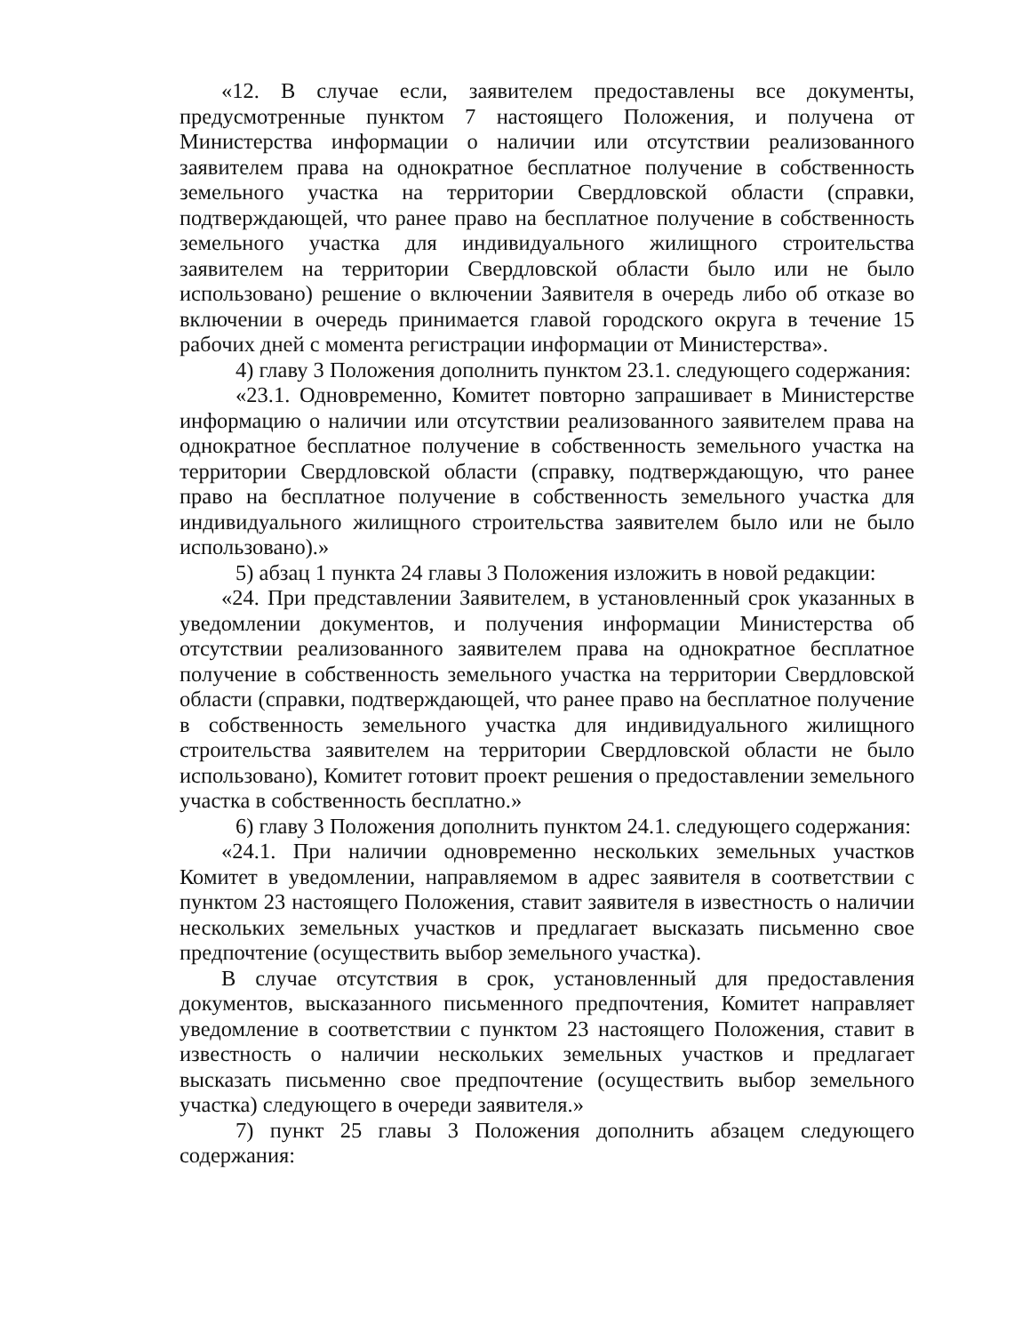«12. В случае если, заявителем предоставлены все документы, предусмотренные пунктом 7 настоящего Положения, и получена от Министерства информации о наличии или отсутствии реализованного заявителем права на однократное бесплатное получение в собственность земельного участка на территории Свердловской области (справки, подтверждающей, что ранее право на бесплатное получение в собственность земельного участка для индивидуального жилищного строительства заявителем на территории Свердловской области было или не было использовано) решение о включении Заявителя в очередь либо об отказе во включении в очередь принимается главой городского округа в течение 15 рабочих дней с момента регистрации информации от Министерства».
4) главу 3 Положения дополнить пунктом 23.1. следующего содержания:
«23.1. Одновременно, Комитет повторно запрашивает в Министерстве информацию о наличии или отсутствии реализованного заявителем права на однократное бесплатное получение в собственность земельного участка на территории Свердловской области (справку, подтверждающую, что ранее право на бесплатное получение в собственность земельного участка для индивидуального жилищного строительства заявителем было или не было использовано).»
5) абзац 1 пункта 24 главы 3 Положения изложить в новой редакции:
«24. При представлении Заявителем, в установленный срок указанных в уведомлении документов, и получения информации Министерства об отсутствии реализованного заявителем права на однократное бесплатное получение в собственность земельного участка на территории Свердловской области (справки, подтверждающей, что ранее право на бесплатное получение в собственность земельного участка для индивидуального жилищного строительства заявителем на территории Свердловской области не было использовано), Комитет готовит проект решения о предоставлении земельного участка в собственность бесплатно.»
6) главу 3 Положения дополнить пунктом 24.1. следующего содержания:
«24.1. При наличии одновременно нескольких земельных участков Комитет в уведомлении, направляемом в адрес заявителя в соответствии с пунктом 23 настоящего Положения, ставит заявителя в известность о наличии нескольких земельных участков и предлагает высказать письменно свое предпочтение (осуществить выбор земельного участка).
В случае отсутствия в срок, установленный для предоставления документов, высказанного письменного предпочтения, Комитет направляет уведомление в соответствии с пунктом 23 настоящего Положения, ставит в известность о наличии нескольких земельных участков и предлагает высказать письменно свое предпочтение (осуществить выбор земельного участка) следующего в очереди заявителя.»
7) пункт 25 главы 3 Положения дополнить абзацем следующего содержания: